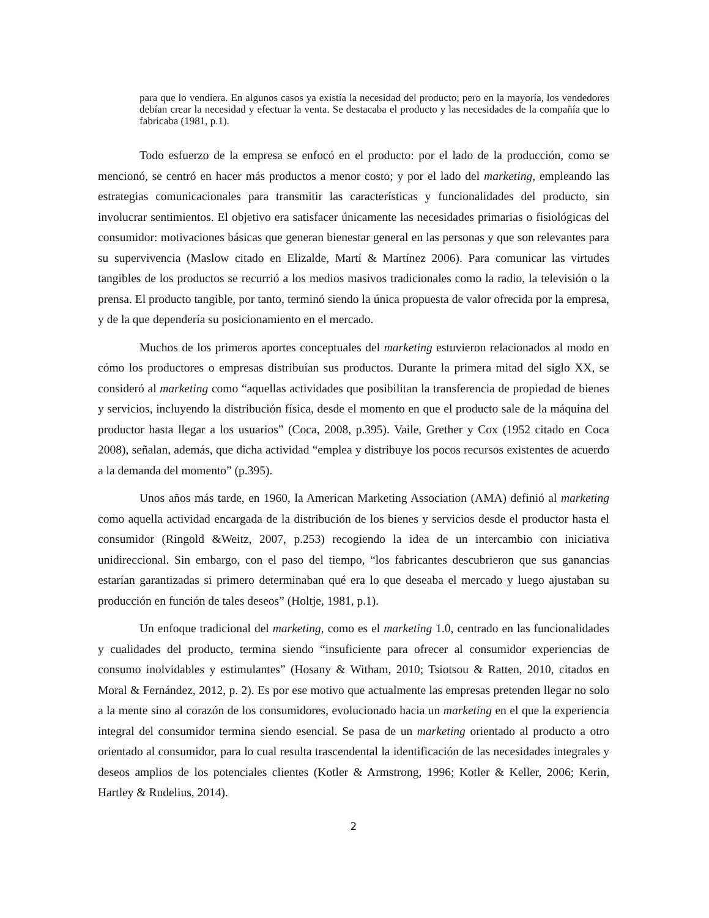para que lo vendiera. En algunos casos ya existía la necesidad del producto; pero en la mayoría, los vendedores debían crear la necesidad y efectuar la venta. Se destacaba el producto y las necesidades de la compañía que lo fabricaba (1981, p.1).
Todo esfuerzo de la empresa se enfocó en el producto: por el lado de la producción, como se mencionó, se centró en hacer más productos a menor costo; y por el lado del marketing, empleando las estrategias comunicacionales para transmitir las características y funcionalidades del producto, sin involucrar sentimientos. El objetivo era satisfacer únicamente las necesidades primarias o fisiológicas del consumidor: motivaciones básicas que generan bienestar general en las personas y que son relevantes para su supervivencia (Maslow citado en Elizalde, Martí & Martínez 2006). Para comunicar las virtudes tangibles de los productos se recurrió a los medios masivos tradicionales como la radio, la televisión o la prensa. El producto tangible, por tanto, terminó siendo la única propuesta de valor ofrecida por la empresa, y de la que dependería su posicionamiento en el mercado.
Muchos de los primeros aportes conceptuales del marketing estuvieron relacionados al modo en cómo los productores o empresas distribuían sus productos. Durante la primera mitad del siglo XX, se consideró al marketing como “aquellas actividades que posibilitan la transferencia de propiedad de bienes y servicios, incluyendo la distribución física, desde el momento en que el producto sale de la máquina del productor hasta llegar a los usuarios” (Coca, 2008, p.395). Vaile, Grether y Cox (1952 citado en Coca 2008), señalan, además, que dicha actividad “emplea y distribuye los pocos recursos existentes de acuerdo a la demanda del momento” (p.395).
Unos años más tarde, en 1960, la American Marketing Association (AMA) definió al marketing como aquella actividad encargada de la distribución de los bienes y servicios desde el productor hasta el consumidor (Ringold &Weitz, 2007, p.253) recogiendo la idea de un intercambio con iniciativa unidireccional. Sin embargo, con el paso del tiempo, “los fabricantes descubrieron que sus ganancias estarían garantizadas si primero determinaban qué era lo que deseaba el mercado y luego ajustaban su producción en función de tales deseos” (Holtje, 1981, p.1).
Un enfoque tradicional del marketing, como es el marketing 1.0, centrado en las funcionalidades y cualidades del producto, termina siendo “insuficiente para ofrecer al consumidor experiencias de consumo inolvidables y estimulantes” (Hosany & Witham, 2010; Tsiotsou & Ratten, 2010, citados en Moral & Fernández, 2012, p. 2). Es por ese motivo que actualmente las empresas pretenden llegar no solo a la mente sino al corazón de los consumidores, evolucionado hacia un marketing en el que la experiencia integral del consumidor termina siendo esencial. Se pasa de un marketing orientado al producto a otro orientado al consumidor, para lo cual resulta trascendental la identificación de las necesidades integrales y deseos amplios de los potenciales clientes (Kotler & Armstrong, 1996; Kotler & Keller, 2006; Kerin, Hartley & Rudelius, 2014).
2